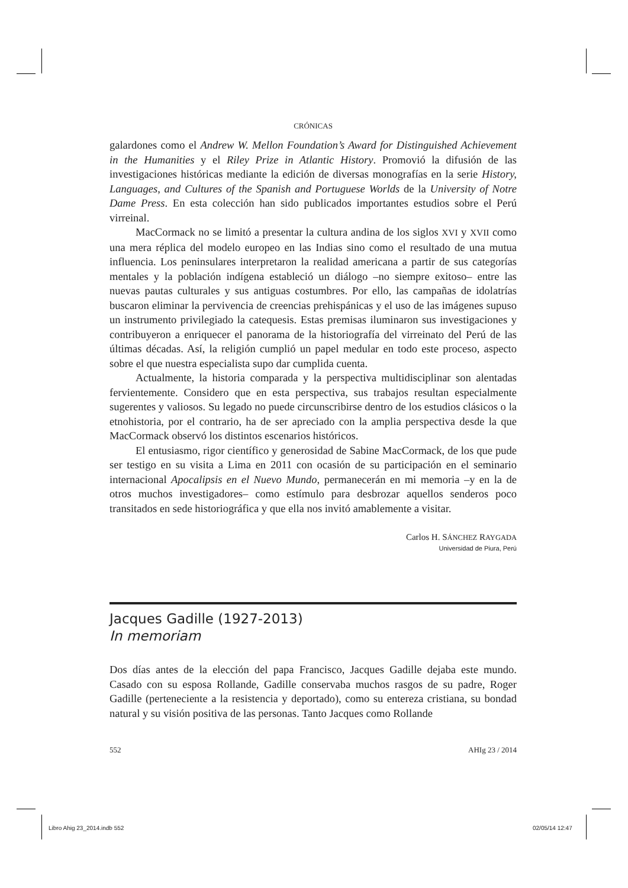CRÓNICAS
galardones como el Andrew W. Mellon Foundation’s Award for Distinguished Achievement in the Humanities y el Riley Prize in Atlantic History. Promovió la difusión de las investigaciones históricas mediante la edición de diversas monografías en la serie History, Languages, and Cultures of the Spanish and Portuguese Worlds de la University of Notre Dame Press. En esta colección han sido publicados importantes estudios sobre el Perú virreinal.
MacCormack no se limitó a presentar la cultura andina de los siglos XVI y XVII como una mera réplica del modelo europeo en las Indias sino como el resultado de una mutua influencia. Los peninsulares interpretaron la realidad americana a partir de sus categorías mentales y la población indígena estableció un diálogo –no siempre exitoso– entre las nuevas pautas culturales y sus antiguas costumbres. Por ello, las campañas de idolatrías buscaron eliminar la pervivencia de creencias prehispánicas y el uso de las imágenes supuso un instrumento privilegiado la catequesis. Estas premisas iluminaron sus investigaciones y contribuyeron a enriquecer el panorama de la historiografía del virreinato del Perú de las últimas décadas. Así, la religión cumplió un papel medular en todo este proceso, aspecto sobre el que nuestra especialista supo dar cumplida cuenta.
Actualmente, la historia comparada y la perspectiva multidisciplinar son alentadas fervientemente. Considero que en esta perspectiva, sus trabajos resultan especialmente sugerentes y valiosos. Su legado no puede circunscribirse dentro de los estudios clásicos o la etnohistoria, por el contrario, ha de ser apreciado con la amplia perspectiva desde la que MacCormack observó los distintos escenarios históricos.
El entusiasmo, rigor científico y generosidad de Sabine MacCormack, de los que pude ser testigo en su visita a Lima en 2011 con ocasión de su participación en el seminario internacional Apocalipsis en el Nuevo Mundo, permanecerán en mi memoria –y en la de otros muchos investigadores– como estímulo para desbrozar aquellos senderos poco transitados en sede historiográfica y que ella nos invitó amablemente a visitar.
Carlos H. SÁNCHEZ RAYGADA
Universidad de Piura, Perú
Jacques Gadille (1927-2013)
In memoriam
Dos días antes de la elección del papa Francisco, Jacques Gadille dejaba este mundo. Casado con su esposa Rollande, Gadille conservaba muchos rasgos de su padre, Roger Gadille (perteneciente a la resistencia y deportado), como su entereza cristiana, su bondad natural y su visión positiva de las personas. Tanto Jacques como Rollande
552 AHIg 23 / 2014
Libro Ahig 23_2014.indb 552 02/05/14 12:47